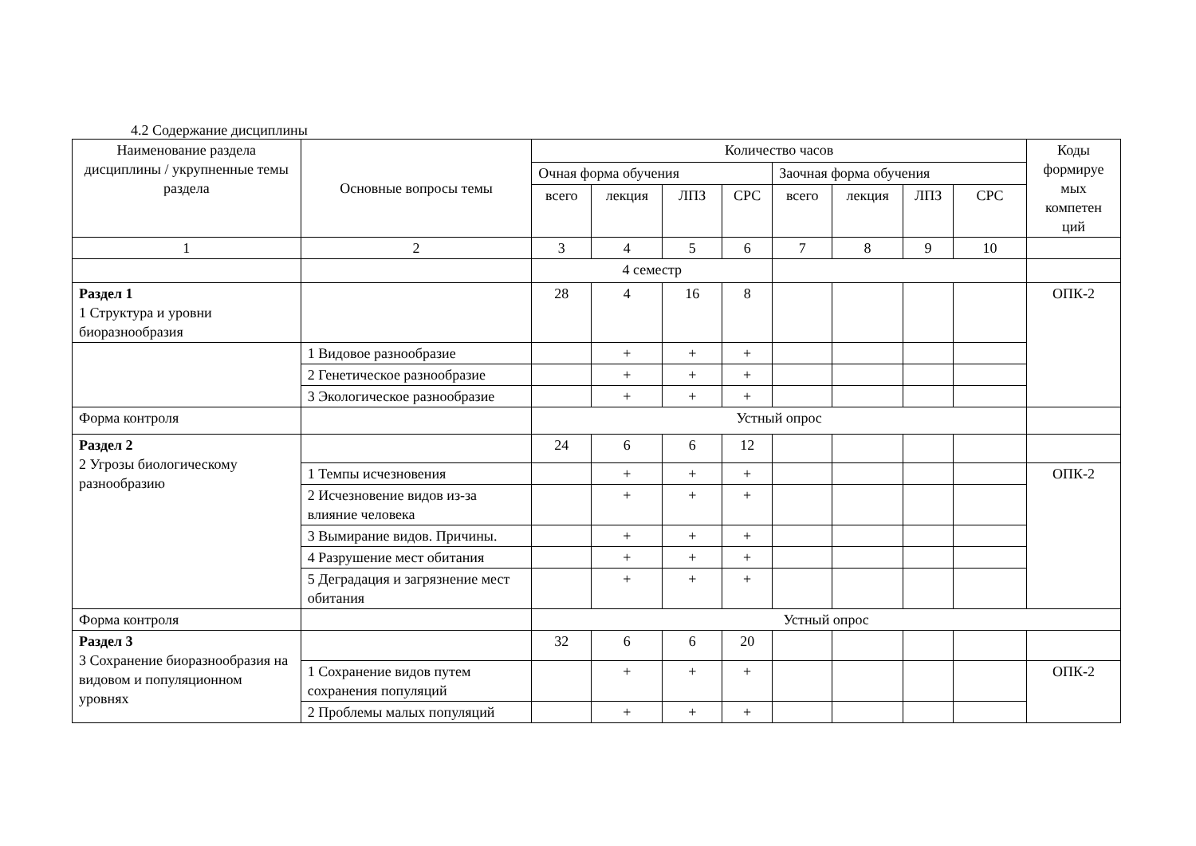4.2 Содержание дисциплины
| Наименование раздела дисциплины / укрупненные темы раздела | Основные вопросы темы | Количество часов | | | | | | | | Коды формируе мых компетен ций |
| --- | --- | --- | --- | --- | --- | --- | --- | --- | --- | --- |
| | | Очная форма обучения | | | | Заочная форма обучения | | | | |
| | | всего | лекция | ЛПЗ | СРС | всего | лекция | ЛПЗ | СРС | |
| 1 | 2 | 3 | 4 | 5 | 6 | 7 | 8 | 9 | 10 | |
| | | 4 семестр | | | | | | | | |
| Раздел 1 1 Структура и уровни биоразнообразия | | 28 | 4 | 16 | 8 | | | | | ОПК-2 |
| | 1 Видовое разнообразие | | + | + | + | | | | | |
| | 2 Генетическое разнообразие | | + | + | + | | | | | |
| | 3 Экологическое разнообразие | | + | + | + | | | | | |
| Форма контроля | | Устный опрос | | | | | | | | |
| Раздел 2 2 Угрозы биологическому разнообразию | | 24 | 6 | 6 | 12 | | | | | |
| | 1 Темпы исчезновения | | + | + | + | | | | | ОПК-2 |
| | 2 Исчезновение видов из-за влияние человека | | + | + | + | | | | | |
| | 3 Вымирание видов. Причины. | | + | + | + | | | | | |
| | 4 Разрушение мест обитания | | + | + | + | | | | | |
| | 5 Деградация и загрязнение мест обитания | | + | + | + | | | | | |
| Форма контроля | | Устный опрос | | | | | | | | |
| Раздел 3 3 Сохранение биоразнообразия на видовом и популяционном уровнях | | 32 | 6 | 6 | 20 | | | | | |
| | 1 Сохранение видов путем сохранения популяций | | + | + | + | | | | | ОПК-2 |
| | 2 Проблемы малых популяций | | + | + | + | | | | | |